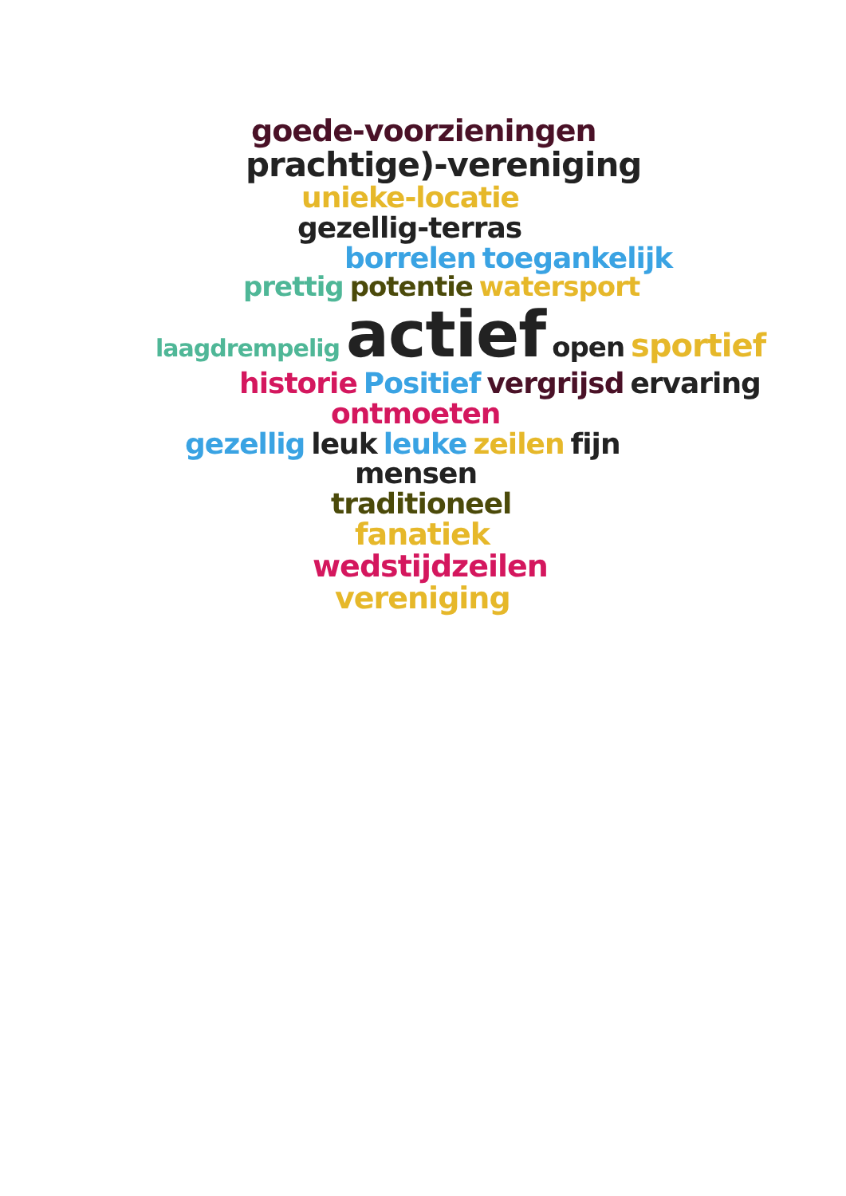goede-voorzieningen
prachtige)-vereniging
unieke-locatie
gezellig-terras
borrelen toegankelijk
prettig potentie watersport
laagdrempelig actief open sportief
historie Positief vergrijsd ervaring
ontmoeten
gezellig leuk leuke zeilen fijn
mensen
traditioneel
fanatiek
wedstijdzeilen
vereniging